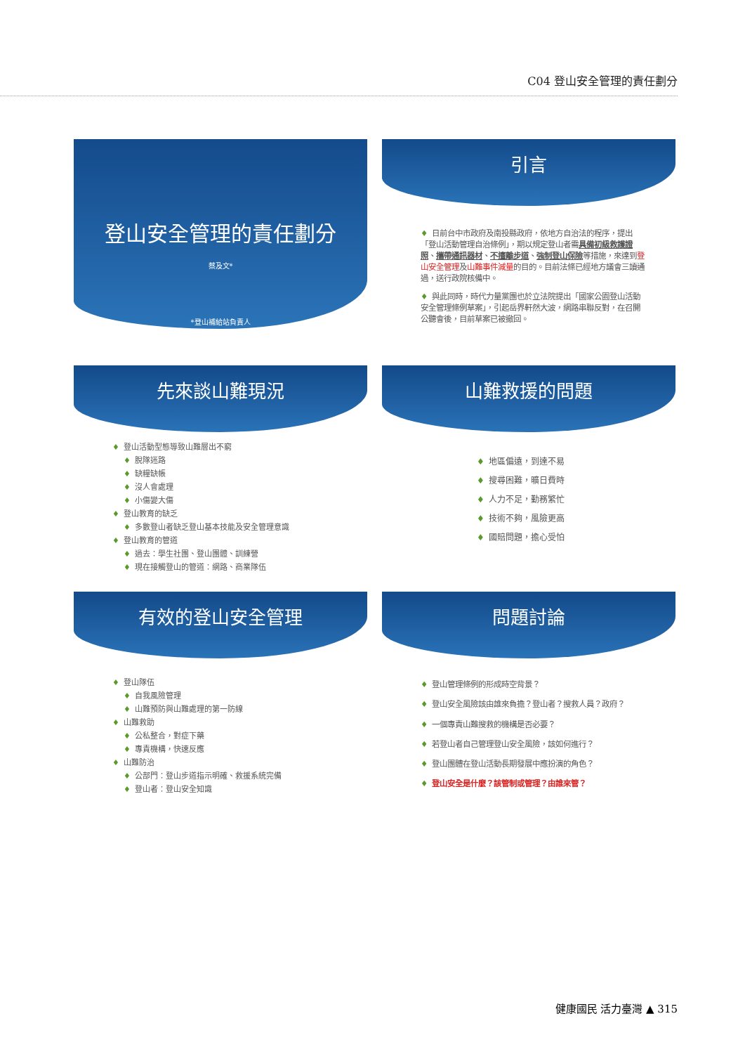C04 登山安全管理的責任劃分
登山安全管理的責任劃分
蔡及文*
*登山補給站負責人
引言
♦ 日前台中市政府及南投縣政府，依地方自治法的程序，提出「登山活動管理自治條例」，期以規定登山者需具備初級救護證照、攜帶通訊器材、不擅離步道、強制登山保險等措施，來達到登山安全管理及山難事件減量的目的。目前法條已經地方議會三讀通過，送行政院核備中。
♦ 與此同時，時代力量黨團也於立法院提出「國家公園登山活動安全管理條例草案」，引起岳界軒然大波，網路串聯反對，在召開公聽會後，目前草案已被撤回。
先來談山難現況
♦ 登山活動型態導致山難層出不窮
♦ 脫隊迷路
♦ 缺糧缺帳
♦ 沒人會處理
♦ 小傷變大傷
♦ 登山教育的缺乏
♦ 多數登山者缺乏登山基本技能及安全管理意識
♦ 登山教育的管道
♦ 過去：學生社團、登山團體、訓練營
♦ 現在接觸登山的管道：網路、商業隊伍
山難救援的問題
♦ 地區偏遠，到達不易
♦ 搜尋困難，曠日費時
♦ 人力不足，勤務繁忙
♦ 技術不夠，風險更高
♦ 國賠問題，擔心受怕
有效的登山安全管理
♦ 登山隊伍
♦ 自我風險管理
♦ 山難預防與山難處理的第一防線
♦ 山難救助
♦ 公私整合，對症下藥
♦ 專責機構，快速反應
♦ 山難防治
♦ 公部門：登山步道指示明確、救援系統完備
♦ 登山者：登山安全知識
問題討論
♦ 登山管理條例的形成時空背景？
♦ 登山安全風險該由誰來負擔？登山者？搜救人員？政府？
♦ 一個專責山難搜救的機構是否必要？
♦ 若登山者自己管理登山安全風險，該如何進行？
♦ 登山團體在登山活動長期發展中應扮演的角色？
♦ 登山安全是什麼？該管制或管理？由誰來管？
健康國民 活力臺灣 ▲ 315